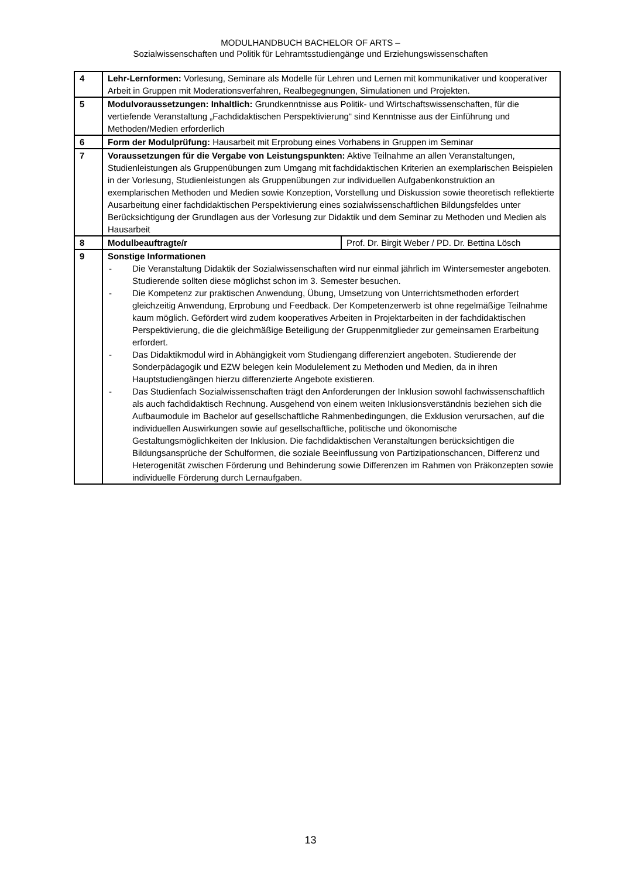MODULHANDBUCH BACHELOR OF ARTS –
Sozialwissenschaften und Politik für Lehramtsstudiengänge und Erziehungswissenschaften
| 4 | Lehr-Lernformen: Vorlesung, Seminare als Modelle für Lehren und Lernen mit kommunikativer und kooperativer Arbeit in Gruppen mit Moderationsverfahren, Realbegegnungen, Simulationen und Projekten. | |
| 5 | Modulvoraussetzungen: Inhaltlich: Grundkenntnisse aus Politik- und Wirtschaftswissenschaften, für die vertiefende Veranstaltung „Fachdidaktischen Perspektivierung“ sind Kenntnisse aus der Einführung und Methoden/Medien erforderlich | |
| 6 | Form der Modulprüfung: Hausarbeit mit Erprobung eines Vorhabens in Gruppen im Seminar | |
| 7 | Voraussetzungen für die Vergabe von Leistungspunkten: Aktive Teilnahme an allen Veranstaltungen, Studienleistungen als Gruppenübungen zum Umgang mit fachdidaktischen Kriterien an exemplarischen Beispielen in der Vorlesung, Studienleistungen als Gruppenübungen zur individuellen Aufgabenkonstruktion an exemplarischen Methoden und Medien sowie Konzeption, Vorstellung und Diskussion sowie theoretisch reflektierte Ausarbeitung einer fachdidaktischen Perspektivierung eines sozialwissenschaftlichen Bildungsfeldes unter Berücksichtigung der Grundlagen aus der Vorlesung zur Didaktik und dem Seminar zu Methoden und Medien als Hausarbeit | |
| 8 | Modulbeauftragte/r | Prof. Dr. Birgit Weber / PD. Dr. Bettina Lösch |
| 9 | Sonstige Informationen - Die Veranstaltung Didaktik der Sozialwissenschaften wird nur einmal jährlich im Wintersemester angeboten. Studierende sollten diese möglichst schon im 3. Semester besuchen. - Die Kompetenz zur praktischen Anwendung, Übung, Umsetzung von Unterrichtsmethoden erfordert gleichzeitig Anwendung, Erprobung und Feedback. Der Kompetenzerwerb ist ohne regelmäßige Teilnahme kaum möglich. Gefördert wird zudem kooperatives Arbeiten in Projektarbeiten in der fachdidaktischen Perspektivierung, die die gleichmäßige Beteiligung der Gruppenmitglieder zur gemeinsamen Erarbeitung erfordert. - Das Didaktikmodul wird in Abhängigkeit vom Studiengang differenziert angeboten. Studierende der Sonderpädagogik und EZW belegen kein Modulelement zu Methoden und Medien, da in ihren Hauptstudiengängen hierzu differenzierte Angebote existieren. - Das Studienfach Sozialwissenschaften trägt den Anforderungen der Inklusion sowohl fachwissenschaftlich als auch fachdidaktisch Rechnung. Ausgehend von einem weiten Inklusionsverständnis beziehen sich die Aufbaumodule im Bachelor auf gesellschaftliche Rahmenbedingungen, die Exklusion verursachen, auf die individuellen Auswirkungen sowie auf gesellschaftliche, politische und ökonomische Gestaltungsmöglichkeiten der Inklusion. Die fachdidaktischen Veranstaltungen berücksichtigen die Bildungsansprüche der Schulformen, die soziale Beeinflussung von Partizipationschancen, Differenz und Heterogenität zwischen Förderung und Behinderung sowie Differenzen im Rahmen von Präkonzepten sowie individuelle Förderung durch Lernaufgaben. | |
13